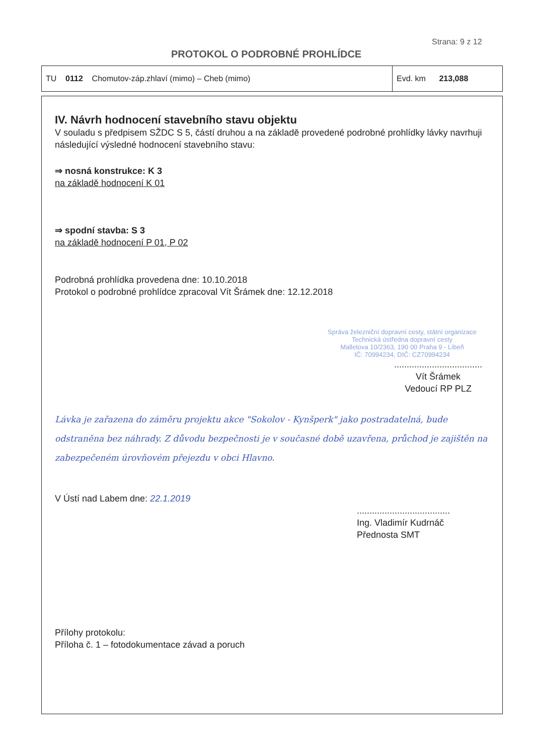Strana: 9 z 12
PROTOKOL O PODROBNÉ PROHLÍDCE
| TU 0112 Chomutov-záp.zhlaví (mimo) – Cheb (mimo) | Evd. km 213,088 |
IV. Návrh hodnocení stavebního stavu objektu
V souladu s předpisem SŽDC S 5, částí druhou a na základě provedené podrobné prohlídky lávky navrhuji následující výsledné hodnocení stavebního stavu:
⇒ nosná konstrukce: K 3
na základě hodnocení K 01
⇒ spodní stavba: S 3
na základě hodnocení P 01, P 02
Podrobná prohlídka provedena dne: 10.10.2018
Protokol o podrobné prohlídce zpracoval Vít Šrámek dne: 12.12.2018
Správa železniční dopravní cesty, státní organizace
Technická ústředna dopravní cesty
Malletova 10/2363, 190 00 Praha 9 - Libeň
IČ: 70994234, DIČ: CZ70994234
...................................
Vít Šrámek
Vedoucí RP PLZ
Lávka je zařazena do záměru projektu akce "Sokolov - Kynšperk" jako postradatelná, bude odstraněna bez náhrady. Z důvodu bezpečnosti je v současné době uzavřena, průchod je zajištěn na zabezpečeném úrovňovém přejezdu v obci Hlavno.
V Ústí nad Labem dne: 22.1.2019
.....................................
Ing. Vladimír Kudrnáč
Přednosta SMT
Přílohy protokolu:
Příloha č. 1 – fotodokumentace závad a poruch